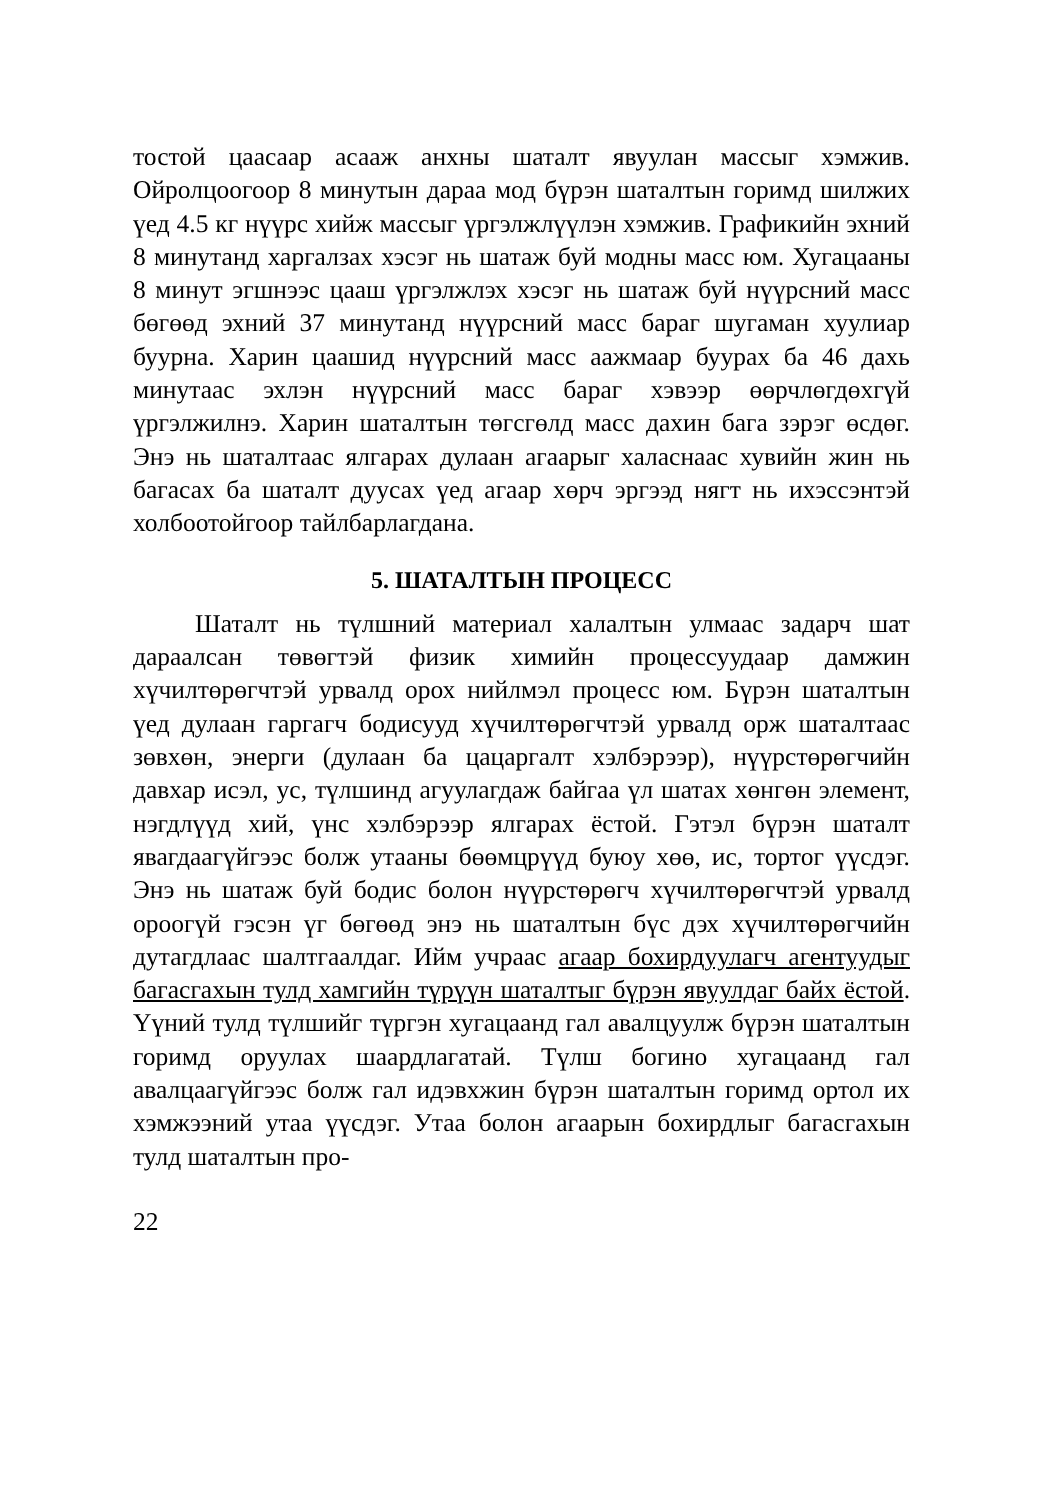тостой цаасаар асааж анхны шаталт явуулан массыг хэмжив. Ойролцоогоор 8 минутын дараа мод бүрэн шаталтын горимд шилжих үед 4.5 кг нүүрс хийж массыг үргэлжлүүлэн хэмжив. Графикийн эхний 8 минутанд харгалзах хэсэг нь шатаж буй модны масс юм. Хугацааны 8 минут эгшнээс цааш үргэлжлэх хэсэг нь шатаж буй нүүрсний масс бөгөөд эхний 37 минутанд нүүрсний масс бараг шугаман хуулиар буурна. Харин цаашид нүүрсний масс аажмаар буурах ба 46 дахь минутаас эхлэн нүүрсний масс бараг хэвээр өөрчлөгдөхгүй үргэлжилнэ. Харин шаталтын төгсгөлд масс дахин бага зэрэг өсдөг. Энэ нь шаталтаас ялгарах дулаан агаарыг халаснаас хувийн жин нь багасах ба шаталт дуусах үед агаар хөрч эргээд нягт нь ихэссэнтэй холбоотойгоор тайлбарлагдана.
5. ШАТАЛТЫН ПРОЦЕСС
Шаталт нь түлшний материал халалтын улмаас задарч шат дараалсан төвөгтэй физик химийн процессуудаар дамжин хүчилтөрөгчтэй урвалд орох нийлмэл процесс юм. Бүрэн шаталтын үед дулаан гаргагч бодисууд хүчилтөрөгчтэй урвалд орж шаталтаас зөвхөн, энерги (дулаан ба цацаргалт хэлбэрээр), нүүрстөрөгчийн давхар исэл, ус, түлшинд агуулагдаж байгаа үл шатах хөнгөн элемент, нэгдлүүд хий, үнс хэлбэрээр ялгарах ёстой. Гэтэл бүрэн шаталт явагдаагүйгээс болж утааны бөөмцрүүд буюу хөө, ис, тортог үүсдэг. Энэ нь шатаж буй бодис болон нүүрстөрөгч хүчилтөрөгчтэй урвалд ороогүй гэсэн үг бөгөөд энэ нь шаталтын бүс дэх хүчилтөрөгчийн дутагдлаас шалтгаалдаг. Ийм учраас агаар бохирдуулагч агентуудыг багасгахын тулд хамгийн түрүүн шаталтыг бүрэн явуулдаг байх ёстой. Үүний тулд түлшийг түргэн хугацаанд гал авалцуулж бүрэн шаталтын горимд оруулах шаардлагатай. Түлш богино хугацаанд гал авалцаагүйгээс болж гал идэвхжин бүрэн шаталтын горимд ортол их хэмжээний утаа үүсдэг. Утаа болон агаарын бохирдлыг багасгахын тулд шаталтын про-
22